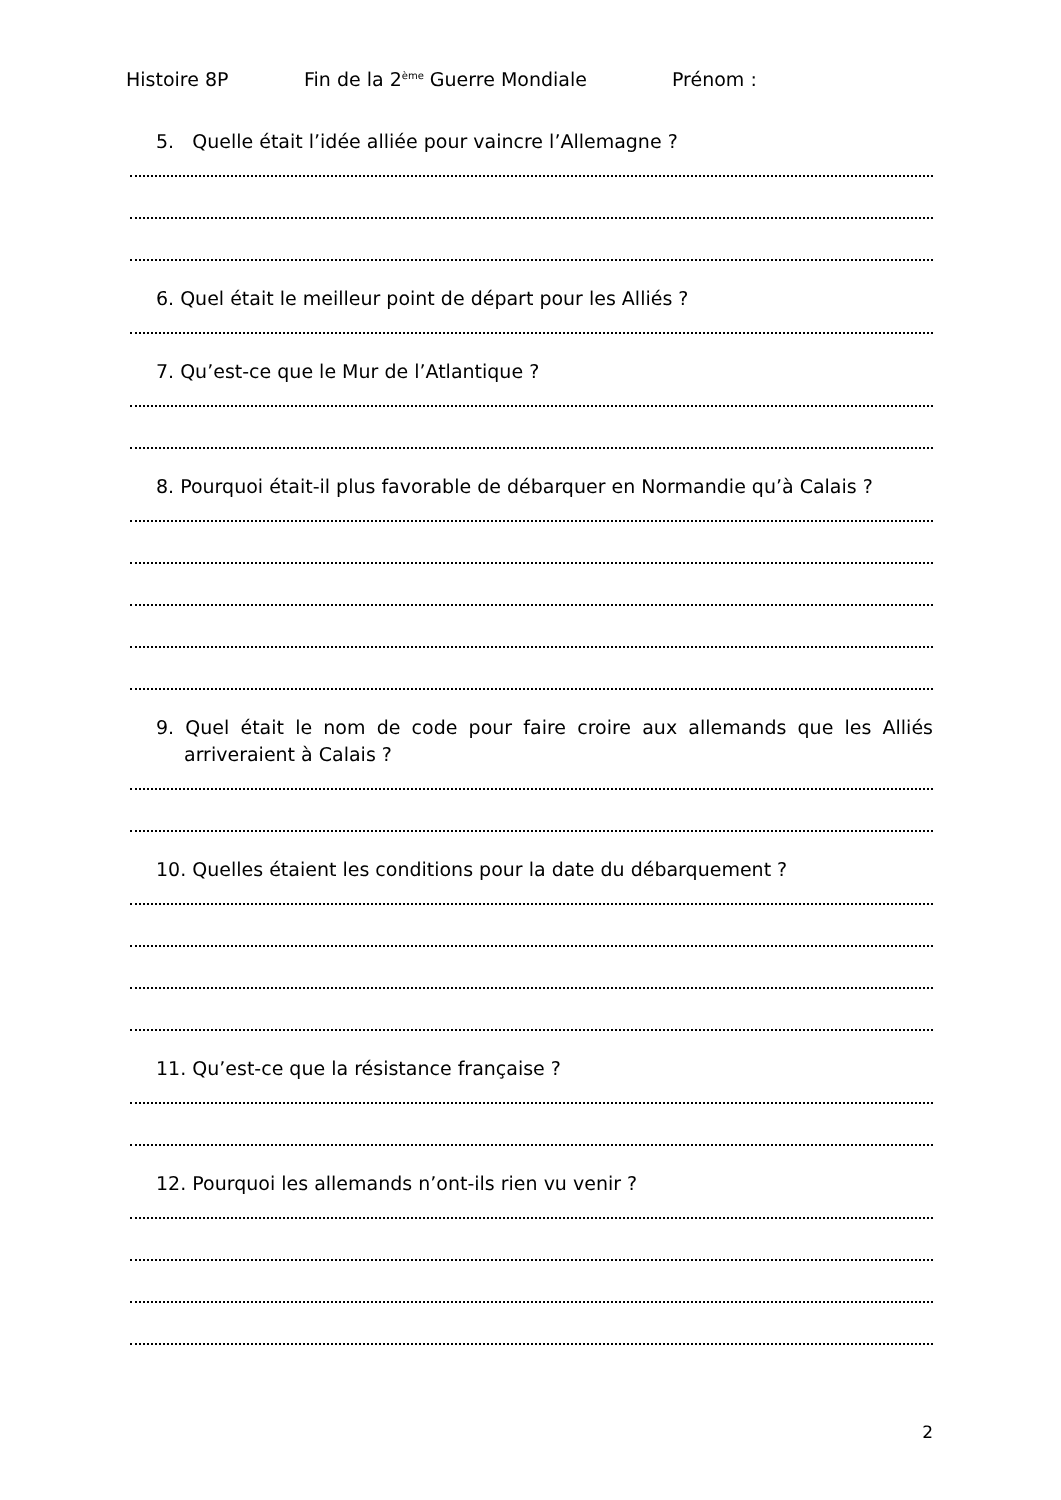Histoire 8P Fin de la 2<sup>ème</sup> Guerre Mondiale Prénom :
5. Quelle était l’idée alliée pour vaincre l’Allemagne ?
6. Quel était le meilleur point de départ pour les Alliés ?
7. Qu’est-ce que le Mur de l’Atlantique ?
8. Pourquoi était-il plus favorable de débarquer en Normandie qu’à Calais ?
9. Quel était le nom de code pour faire croire aux allemands que les Alliés arriveraient à Calais ?
10. Quelles étaient les conditions pour la date du débarquement ?
11. Qu’est-ce que la résistance française ?
12. Pourquoi les allemands n’ont-ils rien vu venir ?
2